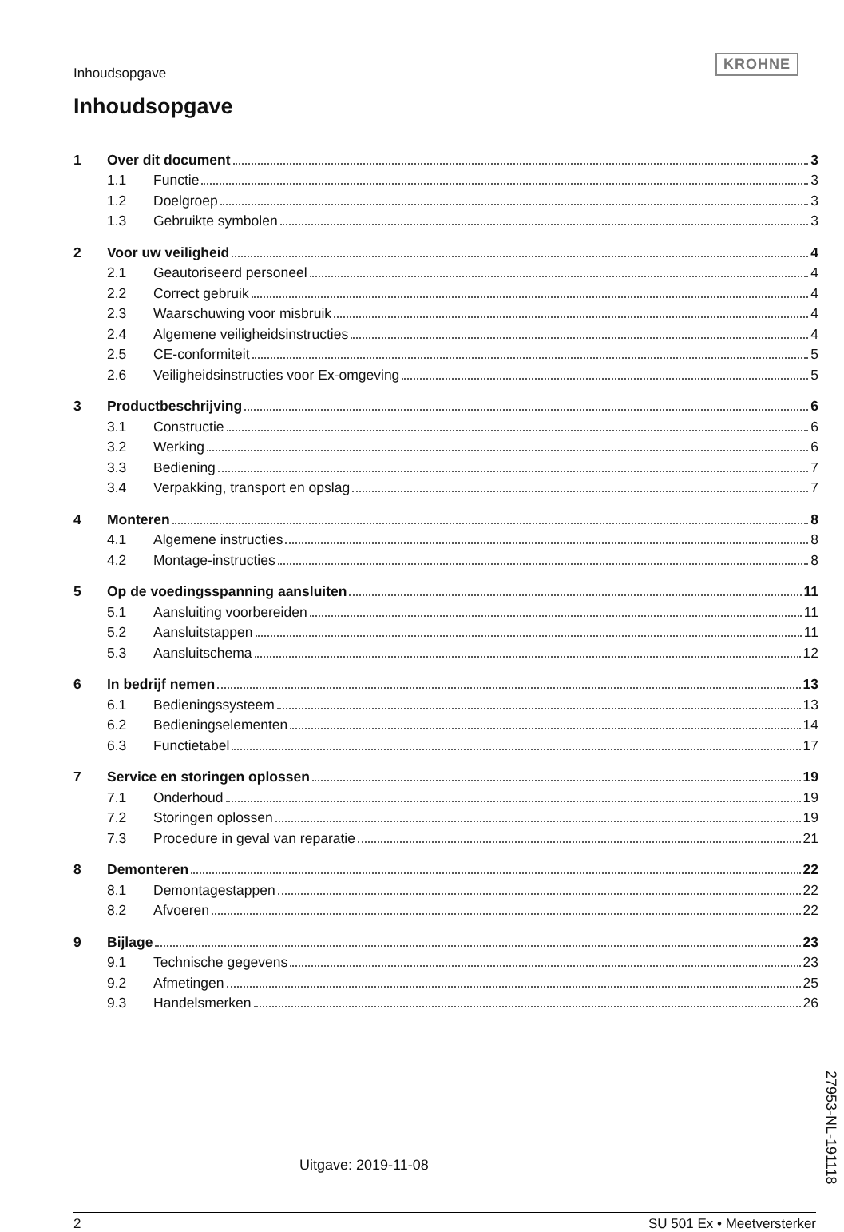Inhoudsopgave
KROHNE
Inhoudsopgave
1 Over dit document 3
1.1 Functie 3
1.2 Doelgroep 3
1.3 Gebruikte symbolen 3
2 Voor uw veiligheid 4
2.1 Geautoriseerd personeel 4
2.2 Correct gebruik 4
2.3 Waarschuwing voor misbruik 4
2.4 Algemene veiligheidsinstructies 4
2.5 CE-conformiteit 5
2.6 Veiligheidsinstructies voor Ex-omgeving 5
3 Productbeschrijving 6
3.1 Constructie 6
3.2 Werking 6
3.3 Bediening 7
3.4 Verpakking, transport en opslag 7
4 Monteren 8
4.1 Algemene instructies 8
4.2 Montage-instructies 8
5 Op de voedingsspanning aansluiten 11
5.1 Aansluiting voorbereiden 11
5.2 Aansluitstappen 11
5.3 Aansluitschema 12
6 In bedrijf nemen 13
6.1 Bedieningssysteem 13
6.2 Bedieningselementen 14
6.3 Functietabel 17
7 Service en storingen oplossen 19
7.1 Onderhoud 19
7.2 Storingen oplossen 19
7.3 Procedure in geval van reparatie 21
8 Demonteren 22
8.1 Demontagestappen 22
8.2 Afvoeren 22
9 Bijlage 23
9.1 Technische gegevens 23
9.2 Afmetingen 25
9.3 Handelsmerken 26
27953-NL-191118
Uitgave: 2019-11-08
2 SU 501 Ex • Meetversterker